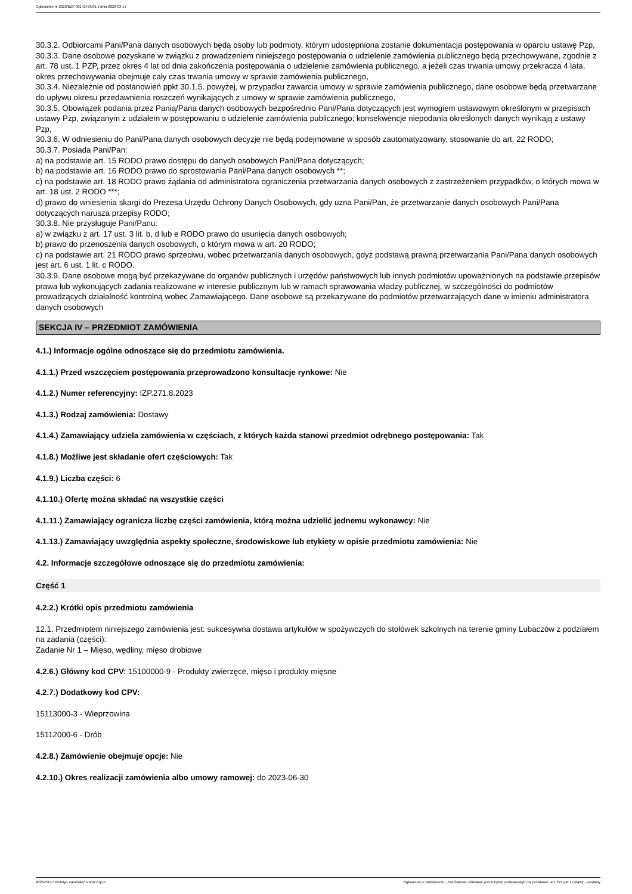Ogłoszenie nr 2023/BZP 00141476/01 z dnia 2023-03-17
30.3.2. Odbiorcami Pani/Pana danych osobowych będą osoby lub podmioty, którym udostępniona zostanie dokumentacja postępowania w oparciu ustawę Pzp,
30.3.3. Dane osobowe pozyskane w związku z prowadzeniem niniejszego postępowania o udzielenie zamówienia publicznego będą przechowywane, zgodnie z art. 78 ust. 1 PZP, przez okres 4 lat od dnia zakończenia postępowania o udzielenie zamówienia publicznego, a jeżeli czas trwania umowy przekracza 4 lata, okres przechowywania obejmuje cały czas trwania umowy w sprawie zamówienia publicznego,
30.3.4. Niezależnie od postanowień ppkt 30.1.5. powyżej, w przypadku zawarcia umowy w sprawie zamówienia publicznego, dane osobowe będą przetwarzane do upływu okresu przedawnienia roszczeń wynikających z umowy w sprawie zamówienia publicznego,
30.3.5. Obowiązek podania przez Panią/Pana danych osobowych bezpośrednio Pani/Pana dotyczących jest wymogiem ustawowym określonym w przepisach ustawy Pzp, związanym z udziałem w postępowaniu o udzielenie zamówienia publicznego; konsekwencje niepodania określonych danych wynikają z ustawy Pzp,
30.3.6. W odniesieniu do Pani/Pana danych osobowych decyzje nie będą podejmowane w sposób zautomatyzowany, stosowanie do art. 22 RODO;
30.3.7. Posiada Pani/Pan:
a) na podstawie art. 15 RODO prawo dostępu do danych osobowych Pani/Pana dotyczących;
b) na podstawie art. 16 RODO prawo do sprostowania Pani/Pana danych osobowych **;
c) na podstawie art. 18 RODO prawo żądania od administratora ograniczenia przetwarzania danych osobowych z zastrzeżeniem przypadków, o których mowa w art. 18 ust. 2 RODO ***;
d) prawo do wniesienia skargi do Prezesa Urzędu Ochrony Danych Osobowych, gdy uzna Pani/Pan, że przetwarzanie danych osobowych Pani/Pana dotyczących narusza przepisy RODO;
30.3.8. Nie przysługuje Pani/Panu:
a) w związku z art. 17 ust. 3 lit. b, d lub e RODO prawo do usunięcia danych osobowych;
b) prawo do przenoszenia danych osobowych, o którym mowa w art. 20 RODO;
c) na podstawie art. 21 RODO prawo sprzeciwu, wobec przetwarzania danych osobowych, gdyż podstawą prawną przetwarzania Pani/Pana danych osobowych jest art. 6 ust. 1 lit. c RODO.
30.3.9. Dane osobowe mogą być przekazywane do organów publicznych i urzędów państwowych lub innych podmiotów upoważnionych na podstawie przepisów prawa lub wykonujących zadania realizowane w interesie publicznym lub w ramach sprawowania władzy publicznej, w szczególności do podmiotów prowadzących działalność kontrolną wobec Zamawiającego. Dane osobowe są przekazywane do podmiotów przetwarzających dane w imieniu administratora danych osobowych
SEKCJA IV – PRZEDMIOT ZAMÓWIENIA
4.1.) Informacje ogólne odnoszące się do przedmiotu zamówienia.
4.1.1.) Przed wszczęciem postępowania przeprowadzono konsultacje rynkowe: Nie
4.1.2.) Numer referencyjny: IZP.271.8.2023
4.1.3.) Rodzaj zamówienia: Dostawy
4.1.4.) Zamawiający udziela zamówienia w częściach, z których każda stanowi przedmiot odrębnego postępowania: Tak
4.1.8.) Możliwe jest składanie ofert częściowych: Tak
4.1.9.) Liczba części: 6
4.1.10.) Ofertę można składać na wszystkie części
4.1.11.) Zamawiający ogranicza liczbę części zamówienia, którą można udzielić jednemu wykonawcy: Nie
4.1.13.) Zamawiający uwzględnia aspekty społeczne, środowiskowe lub etykiety w opisie przedmiotu zamówienia: Nie
4.2. Informacje szczegółowe odnoszące się do przedmiotu zamówienia:
Część 1
4.2.2.) Krótki opis przedmiotu zamówienia
12.1. Przedmiotem niniejszego zamówienia jest: sukcesywna dostawa artykułów w spożywczych do stołówek szkolnych na terenie gminy Lubaczów z podziałem na zadania (części):
Zadanie Nr 1 – Mięso, wędliny, mięso drobiowe
4.2.6.) Główny kod CPV: 15100000-9 - Produkty zwierzęce, mięso i produkty mięsne
4.2.7.) Dodatkowy kod CPV:
15113000-3 - Wieprzowina
15112000-6 - Drób
4.2.8.) Zamówienie obejmuje opcje: Nie
4.2.10.) Okres realizacji zamówienia albo umowy ramowej: do 2023-06-30
2023-03-17 Biuletyn Zamówień Publicznych Ogłoszenie o zamówieniu - Zamówienie udzielane jest w trybie podstawowym na podstawie: art. 275 pkt 1 ustawy - Dostawy